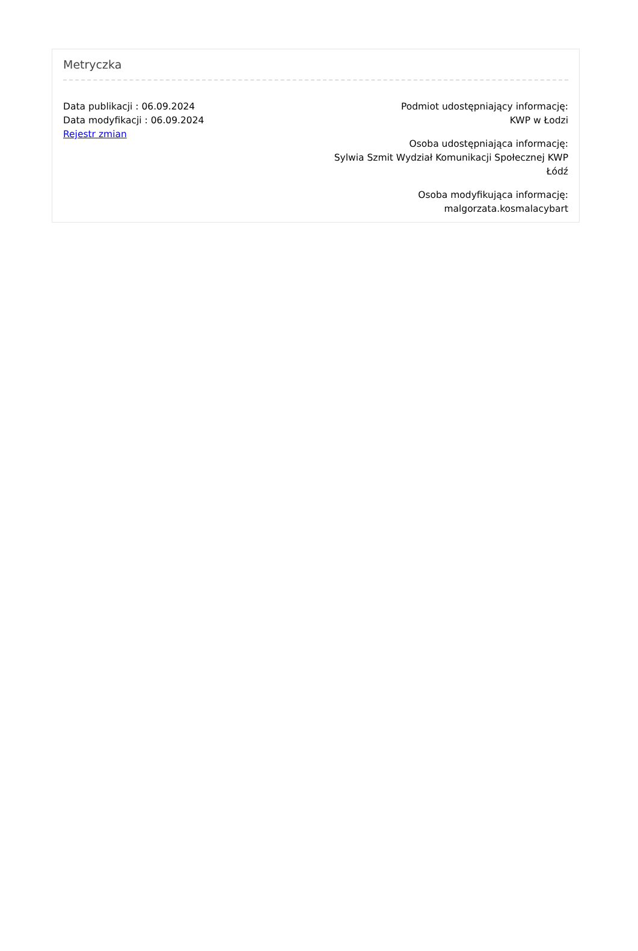Metryczka
Data publikacji : 06.09.2024
Data modyfikacji : 06.09.2024
Rejestr zmian
Podmiot udostępniający informację:
KWP w Łodzi
Osoba udostępniająca informację:
Sylwia Szmit Wydział Komunikacji Społecznej KWP Łódź
Osoba modyfikująca informację:
malgorzata.kosmalacybart